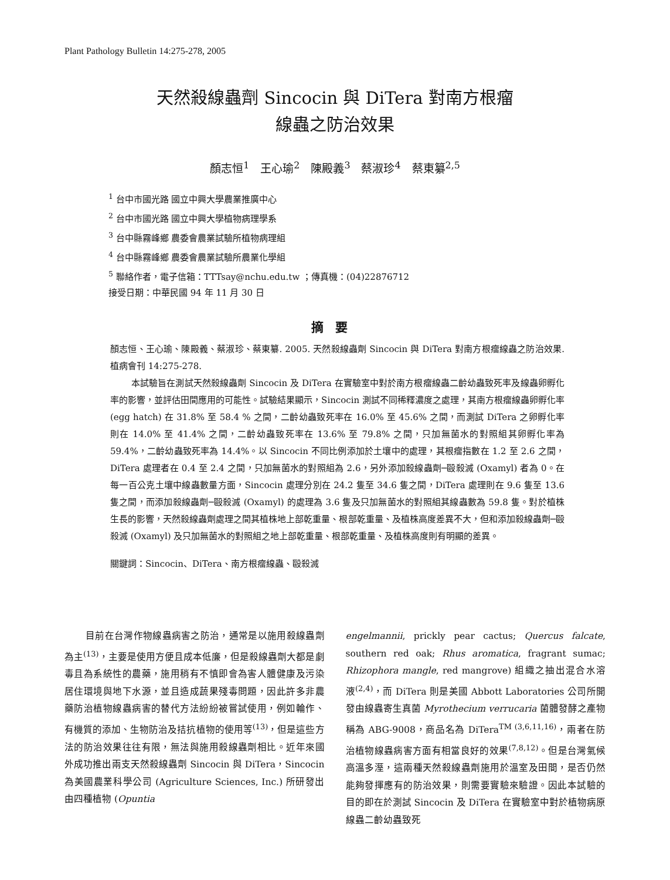Plant Pathology Bulletin 14:275-278, 2005
天然殺線蟲劑 Sincocin 與 DiTera 對南方根瘤
線蟲之防治效果
顏志恒<sup>1</sup>　王心瑜<sup>2</sup>　陳殿義<sup>3</sup>　蔡淑珍<sup>4</sup>　蔡東纂<sup>2,5</sup>
<sup>1</sup> 台中市國光路 國立中興大學農業推廣中心
<sup>2</sup> 台中市國光路 國立中興大學植物病理學系
<sup>3</sup> 台中縣霧峰鄉 農委會農業試驗所植物病理組
<sup>4</sup> 台中縣霧峰鄉 農委會農業試驗所農業化學組
<sup>5</sup> 聯絡作者，電子信箱：TTTsay@nchu.edu.tw ；傳真機：(04)22876712
接受日期：中華民國 94 年 11 月 30 日
摘要
顏志恒、王心瑜、陳殿義、蔡淑珍、蔡東纂. 2005. 天然殺線蟲劑 Sincocin 與 DiTera 對南方根瘤線蟲之防治效果. 植病會刊 14:275-278.
本試驗旨在測試天然殺線蟲劑 Sincocin 及 DiTera 在實驗室中對於南方根瘤線蟲二齡幼蟲致死率及線蟲卵孵化率的影響，並評估田間應用的可能性。試驗結果顯示，Sincocin 測試不同稀釋濃度之處理，其南方根瘤線蟲卵孵化率 (egg hatch) 在 31.8% 至 58.4 % 之間，二齡幼蟲致死率在 16.0% 至 45.6% 之間，而測試 DiTera 之卵孵化率則在 14.0% 至 41.4% 之間，二齡幼蟲致死率在 13.6% 至 79.8% 之間，只加無菌水的對照組其卵孵化率為 59.4%，二齡幼蟲致死率為 14.4%。以 Sincocin 不同比例添加於土壤中的處理，其根瘤指數在 1.2 至 2.6 之間，DiTera 處理者在 0.4 至 2.4 之間，只加無菌水的對照組為 2.6，另外添加殺線蟲劑─毆殺滅 (Oxamyl) 者為 0。在每一百公克土壤中線蟲數量方面，Sincocin 處理分別在 24.2 隻至 34.6 隻之間，DiTera 處理則在 9.6 隻至 13.6 隻之間，而添加殺線蟲劑─毆殺滅 (Oxamyl) 的處理為 3.6 隻及只加無菌水的對照組其線蟲數為 59.8 隻。對於植株生長的影響，天然殺線蟲劑處理之間其植株地上部乾重量、根部乾重量、及植株高度差異不大，但和添加殺線蟲劑─毆殺滅 (Oxamyl) 及只加無菌水的對照組之地上部乾重量、根部乾重量、及植株高度則有明顯的差異。
關鍵詞：Sincocin、DiTera、南方根瘤線蟲、毆殺滅
目前在台灣作物線蟲病害之防治，通常是以施用殺線蟲劑為主<sup>(13)</sup>，主要是使用方便且成本低廉，但是殺線蟲劑大都是劇毒且為系統性的農藥，施用稍有不慎即會為害人體健康及污染居住環境與地下水源，並且造成蔬果殘毒問題，因此許多非農藥防治植物線蟲病害的替代方法紛紛被嘗試使用，例如輪作、有機質的添加、生物防治及拮抗植物的使用等<sup>(13)</sup>，但是這些方法的防治效果往往有限，無法與施用殺線蟲劑相比。近年來國外成功推出兩支天然殺線蟲劑 Sincocin 與 DiTera，Sincocin 為美國農業科學公司 (Agriculture Sciences, Inc.) 所研發出由四種植物 (Opuntia
engelmannii, prickly pear cactus; Quercus falcate, southern red oak; Rhus aromatica, fragrant sumac; Rhizophora mangle, red mangrove) 組織之抽出混合水溶液<sup>(2,4)</sup>，而 DiTera 則是美國 Abbott Laboratories 公司所開發由線蟲寄生真菌 Myrothecium verrucaria 菌體發酵之產物稱為 ABG-9008，商品名為 DiTera<sup>TM (3,6,11,16)</sup>，兩者在防治植物線蟲病害方面有相當良好的效果<sup>(7,8,12)</sup>。但是台灣氣候高溫多溼，這兩種天然殺線蟲劑施用於溫室及田間，是否仍然能夠發揮應有的防治效果，則需要實驗來驗證。因此本試驗的目的即在於測試 Sincocin 及 DiTera 在實驗室中對於植物病原線蟲二齡幼蟲致死